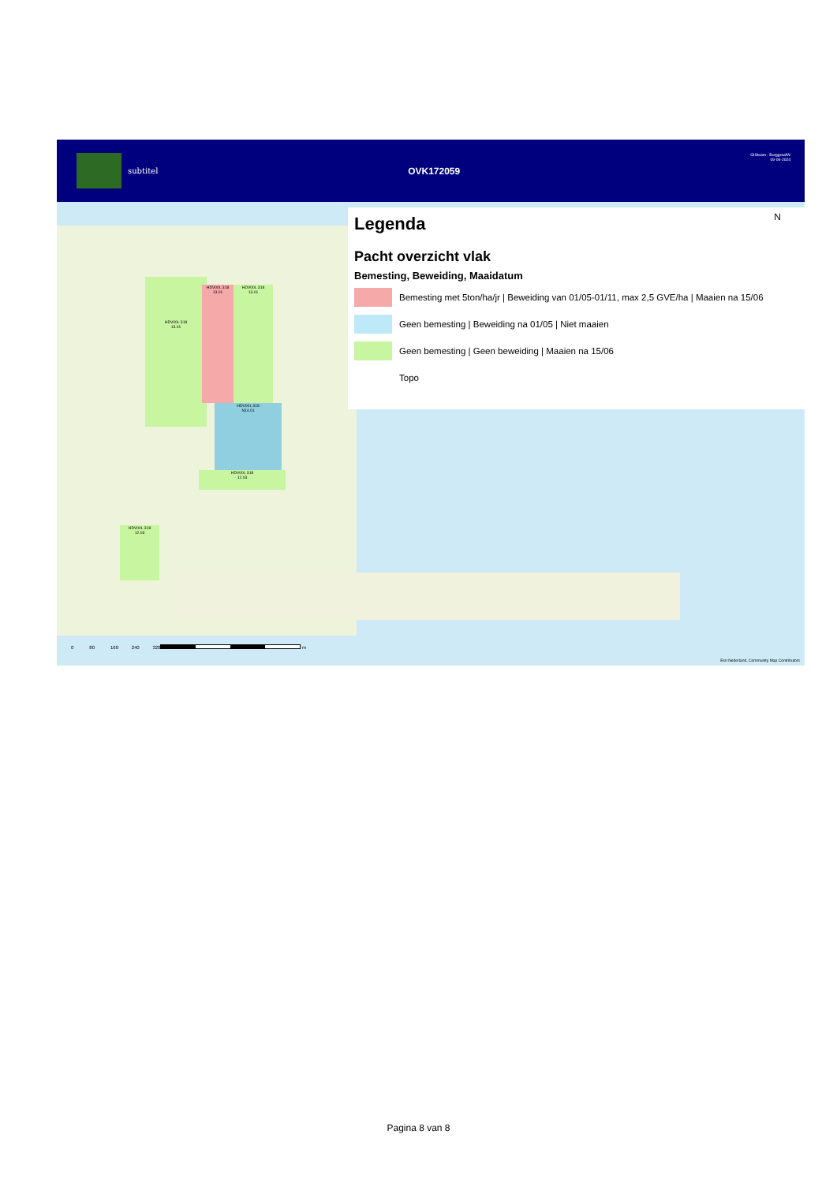subtitel
OVK172059
GISteam - BurggraafW
09-09-2024
HDV00L 318
13.01
HDV00L 318
13.01
HDV00L 318
13.01
HDV00L 318
N14.01
HDV00L 318
12.03
HDV00L 318
12.03
Legenda
Pacht overzicht vlak
Bemesting, Beweiding, Maaidatum
Bemesting met 5ton/ha/jr | Beweiding van 01/05-01/11, max 2,5 GVE/ha | Maaien na 15/06
Geen bemesting | Beweiding na 01/05 | Niet maaien
Geen bemesting | Geen beweiding | Maaien na 15/06
Topo
N
0 80 160 240 320
m
Esri Nederland, Community Map Contributors
Pagina 8 van 8